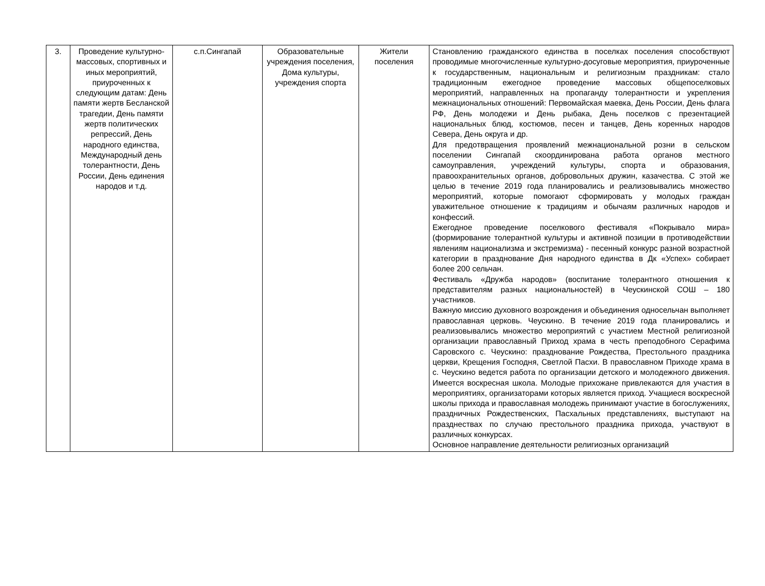| 3. | Проведение культурно-массовых, спортивных и иных мероприятий, приуроченных к следующим датам: День памяти жертв Бесланской трагедии, День памяти жертв политических репрессий, День народного единства, Международный день толерантности, День России, День единения народов и т.д. | с.п.Сингапай | Образовательные учреждения поселения, Дома культуры, учреждения спорта | Жители поселения | Становлению гражданского единства в поселках поселения способствуют проводимые многочисленные культурно-досуговые мероприятия, приуроченные к государственным, национальным и религиозным праздникам: стало традиционным ежегодное проведение массовых общепоселковых мероприятий, направленных на пропаганду толерантности и укрепления межнациональных отношений: Первомайская маевка, День России, День флага РФ, День молодежи и День рыбака, День поселков с презентацией национальных блюд, костюмов, песен и танцев, День коренных народов Севера, День округа и др. Для предотвращения проявлений межнациональной розни в сельском поселении Сингапай скоординирована работа органов местного самоуправления, учреждений культуры, спорта и образования, правоохранительных органов, добровольных дружин, казачества. С этой же целью в течение 2019 года планировались и реализовывались множество мероприятий, которые помогают сформировать у молодых граждан уважительное отношение к традициям и обычаям различных народов и конфессий. Ежегодное проведение поселкового фестиваля «Покрывало мира» (формирование толерантной культуры и активной позиции в противодействии явлениям национализма и экстремизма) - песенный конкурс разной возрастной категории в празднование Дня народного единства в Дк «Успех» собирает более 200 сельчан. Фестиваль «Дружба народов» (воспитание толерантного отношения к представителям разных национальностей) в Чеускинской СОШ – 180 участников. Важную миссию духовного возрождения и объединения односельчан выполняет православная церковь. Чеускино. В течение 2019 года планировались и реализовывались множество мероприятий с участием Местной религиозной организации православный Приход храма в честь преподобного Серафима Саровского с. Чеускино: празднование Рождества, Престольного праздника церкви, Крещения Господня, Светлой Пасхи. В православном Приходе храма в с. Чеускино ведется работа по организации детского и молодежного движения. Имеется воскресная школа. Молодые прихожане привлекаются для участия в мероприятиях, организаторами которых является приход. Учащиеся воскресной школы прихода и православная молодежь принимают участие в богослужениях, праздничных Рождественских, Пасхальных представлениях, выступают на празднествах по случаю престольного праздника прихода, участвуют в различных конкурсах. Основное направление деятельности религиозных организаций |